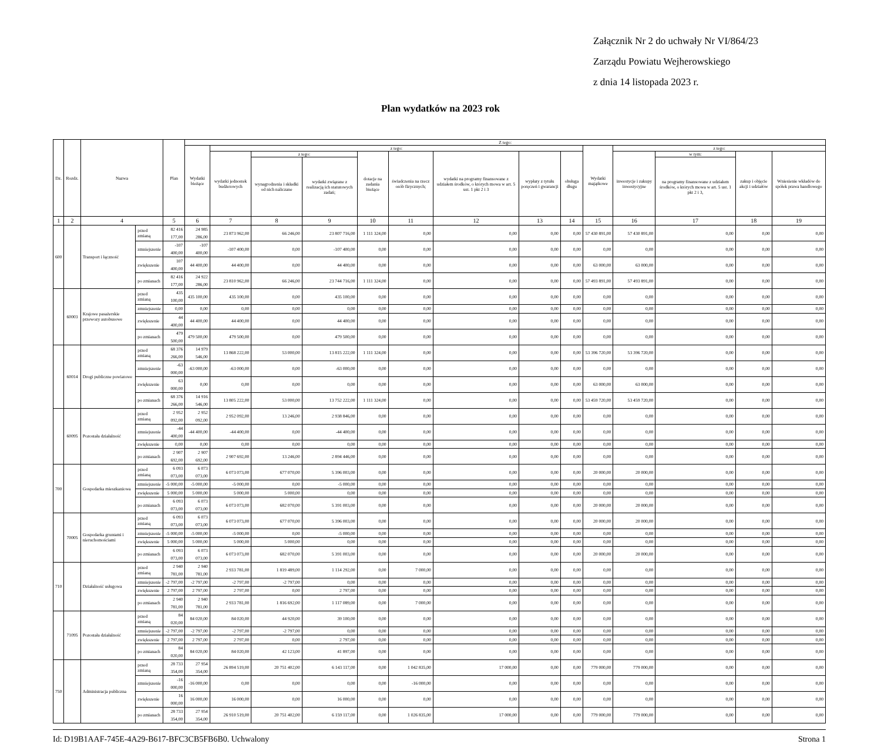Załącznik Nr 2 do uchwały Nr VI/864/23
Zarządu Powiatu Wejherowskiego
z dnia 14 listopada 2023 r.
Plan wydatków na 2023 rok
| Dz. | Rozdz. | Nazwa | | Plan | Z tego: | | | | | | | | | | | | | |
| --- | --- | --- | --- | --- | --- | --- | --- | --- | --- | --- | --- | --- | --- | --- | --- | --- | --- | --- |
| | | | | | Wydatki bieżące | z tego: | | | | | | | | Wydatki majątkowe | z tego: | | | |
| | | | | | | wydatki jednostek budżetowych | z tego: | | dotacje na zadania bieżące | świadczenia na rzecz osób fizycznych; | wydatki na programy finansowane z udziałem środków, o których mowa w art. 5 ust. 1 pkt 2 i 3 | wypłaty z tytułu poręczeń i gwarancji | obsługa długu | | inwestycje i zakupy inwestycyjne | w tym: | zakup i objęcie akcji i udziałów | Wniesienie wkładów do spółek prawa handlowego |
| | | | | | | | wynagrodzenia i składki od nich naliczane | wydatki związane z realizacją ich statutowych zadań; | | | | | | | | na programy finansowane z udziałem środków, o których mowa w art. 5 ust. 1 pkt 2 i 3, | | |
| 1 | 2 | 4 | | 5 | 6 | 7 | 8 | 9 | 10 | 11 | 12 | 13 | 14 | 15 | 16 | 17 | 18 | 19 |
| 600 | | Transport i łączność | przed zmianą | 82 416 177,00 | 24 985 286,00 | 23 873 962,00 | 66 246,00 | 23 807 716,00 | 1 111 324,00 | 0,00 | 0,00 | 0,00 | 0,00 | 57 430 891,00 | 57 430 891,00 | 0,00 | 0,00 | 0,00 |
| | | | zmniejszenie | -107 400,00 | -107 400,00 | -107 400,00 | 0,00 | -107 400,00 | 0,00 | 0,00 | 0,00 | 0,00 | 0,00 | 0,00 | 0,00 | 0,00 | 0,00 | 0,00 |
| | | | zwiększenie | 107 400,00 | 44 400,00 | 44 400,00 | 0,00 | 44 400,00 | 0,00 | 0,00 | 0,00 | 0,00 | 0,00 | 63 000,00 | 63 000,00 | 0,00 | 0,00 | 0,00 |
| | | | po zmianach | 82 416 177,00 | 24 922 286,00 | 23 810 962,00 | 66 246,00 | 23 744 716,00 | 1 111 324,00 | 0,00 | 0,00 | 0,00 | 0,00 | 57 493 891,00 | 57 493 891,00 | 0,00 | 0,00 | 0,00 |
| | 60003 | Krajowe pasażerskie przewozy autobusowe | przed zmianą | 435 100,00 | 435 100,00 | 435 100,00 | 0,00 | 435 100,00 | 0,00 | 0,00 | 0,00 | 0,00 | 0,00 | 0,00 | 0,00 | 0,00 | 0,00 | 0,00 |
| | | | zmniejszenie | 0,00 | 0,00 | 0,00 | 0,00 | 0,00 | 0,00 | 0,00 | 0,00 | 0,00 | 0,00 | 0,00 | 0,00 | 0,00 | 0,00 | 0,00 |
| | | | zwiększenie | 44 400,00 | 44 400,00 | 44 400,00 | 0,00 | 44 400,00 | 0,00 | 0,00 | 0,00 | 0,00 | 0,00 | 0,00 | 0,00 | 0,00 | 0,00 | 0,00 |
| | | | po zmianach | 479 500,00 | 479 500,00 | 479 500,00 | 0,00 | 479 500,00 | 0,00 | 0,00 | 0,00 | 0,00 | 0,00 | 0,00 | 0,00 | 0,00 | 0,00 | 0,00 |
| | 60014 | Drogi publiczne powiatowe | przed zmianą | 68 376 266,00 | 14 979 546,00 | 13 868 222,00 | 53 000,00 | 13 815 222,00 | 1 111 324,00 | 0,00 | 0,00 | 0,00 | 0,00 | 53 396 720,00 | 53 396 720,00 | 0,00 | 0,00 | 0,00 |
| | | | zmniejszenie | -63 000,00 | -63 000,00 | -63 000,00 | 0,00 | -63 000,00 | 0,00 | 0,00 | 0,00 | 0,00 | 0,00 | 0,00 | 0,00 | 0,00 | 0,00 | 0,00 |
| | | | zwiększenie | 63 000,00 | 0,00 | 0,00 | 0,00 | 0,00 | 0,00 | 0,00 | 0,00 | 0,00 | 0,00 | 63 000,00 | 63 000,00 | 0,00 | 0,00 | 0,00 |
| | | | po zmianach | 68 376 266,00 | 14 916 546,00 | 13 805 222,00 | 53 000,00 | 13 752 222,00 | 1 111 324,00 | 0,00 | 0,00 | 0,00 | 0,00 | 53 459 720,00 | 53 459 720,00 | 0,00 | 0,00 | 0,00 |
| | 60095 | Pozostała działalność | przed zmianą | 2 952 092,00 | 2 952 092,00 | 2 952 092,00 | 13 246,00 | 2 938 846,00 | 0,00 | 0,00 | 0,00 | 0,00 | 0,00 | 0,00 | 0,00 | 0,00 | 0,00 | 0,00 |
| | | | zmniejszenie | -44 400,00 | -44 400,00 | -44 400,00 | 0,00 | -44 400,00 | 0,00 | 0,00 | 0,00 | 0,00 | 0,00 | 0,00 | 0,00 | 0,00 | 0,00 | 0,00 |
| | | | zwiększenie | 0,00 | 0,00 | 0,00 | 0,00 | 0,00 | 0,00 | 0,00 | 0,00 | 0,00 | 0,00 | 0,00 | 0,00 | 0,00 | 0,00 | 0,00 |
| | | | po zmianach | 2 907 692,00 | 2 907 692,00 | 2 907 692,00 | 13 246,00 | 2 894 446,00 | 0,00 | 0,00 | 0,00 | 0,00 | 0,00 | 0,00 | 0,00 | 0,00 | 0,00 | 0,00 |
| 700 | | Gospodarka mieszkaniowa | przed zmianą | 6 093 073,00 | 6 073 073,00 | 6 073 073,00 | 677 070,00 | 5 396 003,00 | 0,00 | 0,00 | 0,00 | 0,00 | 0,00 | 20 000,00 | 20 000,00 | 0,00 | 0,00 | 0,00 |
| | | | zmniejszenie | -5 000,00 | -5 000,00 | -5 000,00 | 0,00 | -5 000,00 | 0,00 | 0,00 | 0,00 | 0,00 | 0,00 | 0,00 | 0,00 | 0,00 | 0,00 | 0,00 |
| | | | zwiększenie | 5 000,00 | 5 000,00 | 5 000,00 | 5 000,00 | 0,00 | 0,00 | 0,00 | 0,00 | 0,00 | 0,00 | 0,00 | 0,00 | 0,00 | 0,00 | 0,00 |
| | | | po zmianach | 6 093 073,00 | 6 073 073,00 | 6 073 073,00 | 682 070,00 | 5 391 003,00 | 0,00 | 0,00 | 0,00 | 0,00 | 0,00 | 20 000,00 | 20 000,00 | 0,00 | 0,00 | 0,00 |
| | 70005 | Gospodarka gruntami i nieruchomościami | przed zmianą | 6 093 073,00 | 6 073 073,00 | 6 073 073,00 | 677 070,00 | 5 396 003,00 | 0,00 | 0,00 | 0,00 | 0,00 | 0,00 | 20 000,00 | 20 000,00 | 0,00 | 0,00 | 0,00 |
| | | | zmniejszenie | -5 000,00 | -5 000,00 | -5 000,00 | 0,00 | -5 000,00 | 0,00 | 0,00 | 0,00 | 0,00 | 0,00 | 0,00 | 0,00 | 0,00 | 0,00 | 0,00 |
| | | | zwiększenie | 5 000,00 | 5 000,00 | 5 000,00 | 5 000,00 | 0,00 | 0,00 | 0,00 | 0,00 | 0,00 | 0,00 | 0,00 | 0,00 | 0,00 | 0,00 | 0,00 |
| | | | po zmianach | 6 093 073,00 | 6 073 073,00 | 6 073 073,00 | 682 070,00 | 5 391 003,00 | 0,00 | 0,00 | 0,00 | 0,00 | 0,00 | 20 000,00 | 20 000,00 | 0,00 | 0,00 | 0,00 |
| 710 | | Działalność usługowa | przed zmianą | 2 940 781,00 | 2 940 781,00 | 2 933 781,00 | 1 819 489,00 | 1 114 292,00 | 0,00 | 7 000,00 | 0,00 | 0,00 | 0,00 | 0,00 | 0,00 | 0,00 | 0,00 | 0,00 |
| | | | zmniejszenie | -2 797,00 | -2 797,00 | -2 797,00 | -2 797,00 | 0,00 | 0,00 | 0,00 | 0,00 | 0,00 | 0,00 | 0,00 | 0,00 | 0,00 | 0,00 | 0,00 |
| | | | zwiększenie | 2 797,00 | 2 797,00 | 2 797,00 | 0,00 | 2 797,00 | 0,00 | 0,00 | 0,00 | 0,00 | 0,00 | 0,00 | 0,00 | 0,00 | 0,00 | 0,00 |
| | | | po zmianach | 2 940 781,00 | 2 940 781,00 | 2 933 781,00 | 1 816 692,00 | 1 117 089,00 | 0,00 | 7 000,00 | 0,00 | 0,00 | 0,00 | 0,00 | 0,00 | 0,00 | 0,00 | 0,00 |
| | 71095 | Pozostała działalność | przed zmianą | 84 020,00 | 84 020,00 | 84 020,00 | 44 920,00 | 39 100,00 | 0,00 | 0,00 | 0,00 | 0,00 | 0,00 | 0,00 | 0,00 | 0,00 | 0,00 | 0,00 |
| | | | zmniejszenie | -2 797,00 | -2 797,00 | -2 797,00 | -2 797,00 | 0,00 | 0,00 | 0,00 | 0,00 | 0,00 | 0,00 | 0,00 | 0,00 | 0,00 | 0,00 | 0,00 |
| | | | zwiększenie | 2 797,00 | 2 797,00 | 2 797,00 | 0,00 | 2 797,00 | 0,00 | 0,00 | 0,00 | 0,00 | 0,00 | 0,00 | 0,00 | 0,00 | 0,00 | 0,00 |
| | | | po zmianach | 84 020,00 | 84 020,00 | 84 020,00 | 42 123,00 | 41 897,00 | 0,00 | 0,00 | 0,00 | 0,00 | 0,00 | 0,00 | 0,00 | 0,00 | 0,00 | 0,00 |
| 750 | | Administracja publiczna | przed zmianą | 28 733 354,00 | 27 954 354,00 | 26 894 519,00 | 20 751 402,00 | 6 143 117,00 | 0,00 | 1 042 835,00 | 17 000,00 | 0,00 | 0,00 | 779 000,00 | 779 000,00 | 0,00 | 0,00 | 0,00 |
| | | | zmniejszenie | -16 000,00 | -16 000,00 | 0,00 | 0,00 | 0,00 | 0,00 | -16 000,00 | 0,00 | 0,00 | 0,00 | 0,00 | 0,00 | 0,00 | 0,00 | 0,00 |
| | | | zwiększenie | 16 000,00 | 16 000,00 | 16 000,00 | 0,00 | 16 000,00 | 0,00 | 0,00 | 0,00 | 0,00 | 0,00 | 0,00 | 0,00 | 0,00 | 0,00 | 0,00 |
| | | | po zmianach | 28 733 354,00 | 27 954 354,00 | 26 910 519,00 | 20 751 402,00 | 6 159 117,00 | 0,00 | 1 026 835,00 | 17 000,00 | 0,00 | 0,00 | 779 000,00 | 779 000,00 | 0,00 | 0,00 | 0,00 |
Id: D19B1AAF-745E-4A29-B617-BFC3CB5FB6B0. Uchwalony Strona 1